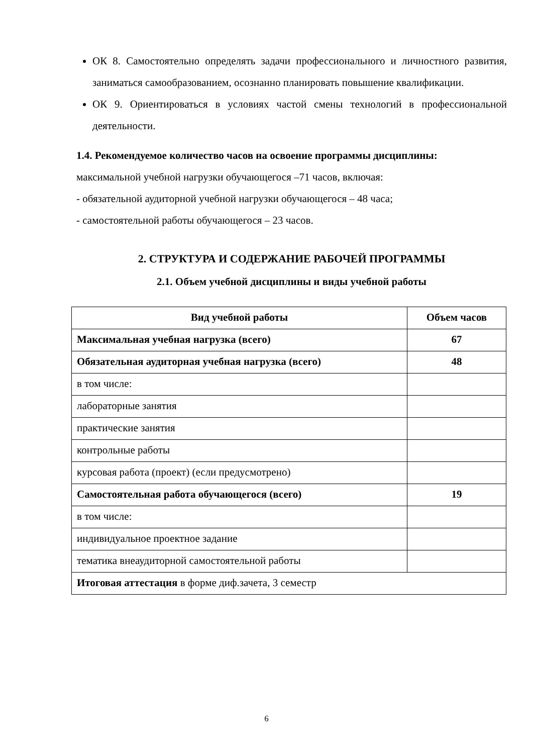ОК 8. Самостоятельно определять задачи профессионального и личностного развития, заниматься самообразованием, осознанно планировать повышение квалификации.
ОК 9. Ориентироваться в условиях частой смены технологий в профессиональной деятельности.
1.4. Рекомендуемое количество часов на освоение программы дисциплины:
максимальной учебной нагрузки обучающегося –71 часов, включая:
- обязательной аудиторной учебной нагрузки обучающегося – 48 часа;
- самостоятельной работы обучающегося – 23 часов.
2. СТРУКТУРА И СОДЕРЖАНИЕ РАБОЧЕЙ ПРОГРАММЫ
2.1. Объем учебной дисциплины и виды учебной работы
| Вид учебной работы | Объем часов |
| --- | --- |
| Максимальная учебная нагрузка (всего) | 67 |
| Обязательная аудиторная учебная нагрузка (всего) | 48 |
| в том числе: | |
| лабораторные занятия | |
| практические занятия | |
| контрольные работы | |
| курсовая работа (проект) (если предусмотрено) | |
| Самостоятельная работа обучающегося (всего) | 19 |
| в том числе: | |
| индивидуальное проектное задание | |
| тематика внеаудиторной самостоятельной работы | |
| Итоговая аттестация в форме диф.зачета, 3 семестр | |
6